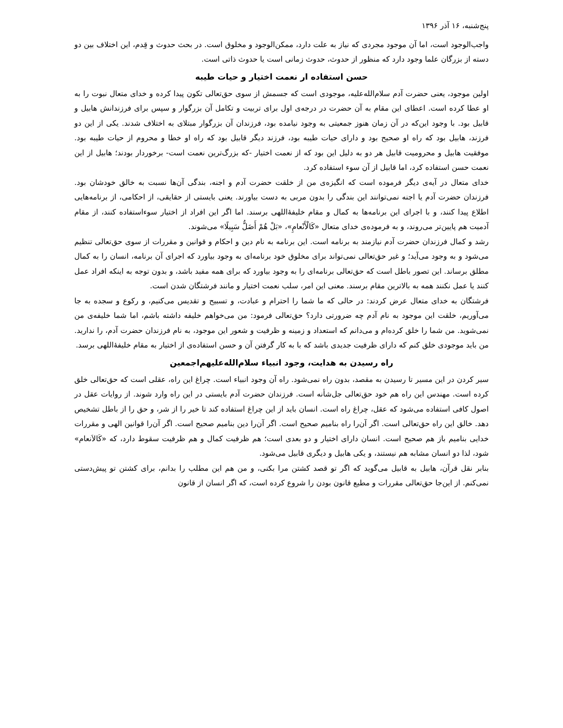پنج‌شنبه، ۱۶ آذر ۱۳۹۶
واجب‌الوجود است، اما آن موجود مجردی که نیاز به علت دارد، ممکن‌الوجود و مخلوق است. در بحث حدوث و قِدم، این اختلاف بین دو دسته از بزرگان علما وجود دارد که منظور از حدوث، حدوث زمانی است یا حدوث ذاتی است.
حسن استفاده ار نعمت اختیار و حیات طیبه
اولین موجود، یعنی حضرت آدم سلام‌الله‌علیه، موجودی است که جسمش از سوی حق‌تعالی تکون پیدا کرده و خدای متعال نبوت را به او عطا کرده است. اعطای این مقام به آن حضرت در درجه‌ی اول برای تربیت و تکامل آن بزرگوار و سپس برای فرزندانش هابیل و قابیل بود. با وجود این‌که در آن زمان هنوز جمعیتی به وجود نیامده بود، فرزندان آن بزرگوار مبتلای به اختلاف شدند. یکی از این دو فرزند، هابیل بود که راه او صحیح بود و دارای حیات طیبه بود، فرزند دیگر قابیل بود که راه او خطا و محروم از حیات طیبه بود. موفقیت هابیل و محرومیت قابیل هر دو به دلیل این بود که از نعمت اختیار -که بزرگ‌ترین نعمت است- برخوردار بودند؛ هابیل از این نعمت حسن استفاده کرد، اما قابیل از آن سوء استفاده کرد.
خدای متعال در آیه‌ی دیگر فرموده است که انگیزه‌ی من از خلقت حضرت آدم و اجنه، بندگی آن‌ها نسبت به خالق خودشان بود. فرزندان حضرت آدم یا اجنه نمی‌توانند این بندگی را بدون مربی به دست بیاورند. یعنی بایستی از حقایقی، از احکامی، از برنامه‌هایی اطلاع پیدا کنند، و با اجرای این برنامه‌ها به کمال و مقام خلیفهٔ‌اللهی برسند. اما اگر این افراد از اختیار سوءاستفاده کنند، از مقام آدمیت هم پایین‌تر می‌روند، و به فرموده‌ی خدای متعال «کَالْأَنْعامِ»، «بَلْ هُمْ أَضَلُّ سَبِیلًا» می‌شوند.
رشد و کمال فرزندان حضرت آدم نیازمند به برنامه است. این برنامه به نام دین و احکام و قوانین و مقررات از سوی حق‌تعالی تنظیم می‌شود و به وجود می‌آید؛ و غیر حق‌تعالی نمی‌تواند برای مخلوق خود برنامه‌ای به وجود بیاورد که اجرای آن برنامه، انسان را به کمال مطلق برساند. این تصور باطل است که حق‌تعالی برنامه‌ای را به وجود بیاورد که برای همه مفید باشد، و بدون توجه به اینکه افراد عمل کنند یا عمل نکنند همه به بالاترین مقام برسند. معنی این امر، سلب نعمت اختیار و مانند فرشتگان شدن است.
فرشتگان به خدای متعال عرض کردند: در حالی که ما شما را احترام و عبادت، و تسبیح و تقدیس می‌کنیم، و رکوع و سجده به جا می‌آوریم، خلقت این موجود به نام آدم چه ضرورتی دارد؟ حق‌تعالی فرمود: من می‌خواهم خلیفه داشته باشم، اما شما خلیفه‌ی من نمی‌شوید. من شما را خلق کرده‌ام و می‌دانم که استعداد و زمینه و ظرفیت و شعور این موجود، به نام فرزندان حضرت آدم، را ندارید. من باید موجودی خلق کنم که دارای ظرفیت جدیدی باشد که با به کار گرفتن آن و حسن استفاده‌ی از اختیار به مقام خلیفهٔ‌اللهی برسد.
راه رسیدن به هدایت، وجود انبیاء سلام‌الله‌علیهم‌اجمعین
سیر کردن در این مسیر تا رسیدن به مقصد، بدون راه نمی‌شود. راه آن وجود انبیاء است. چراغ این راه، عقلی است که حق‌تعالی خلق کرده است. مهندس این راه هم خود حق‌تعالی جل‌شأنه است. فرزندان حضرت آدم بایستی در این راه وارد شوند. از روایات عقل در اصول کافی استفاده می‌شود که عقل، چراغ راه است. انسان باید از این چراغ استفاده کند تا خیر را از شر، و حق را از باطل تشخیص دهد. خالق این راه حق‌تعالی است. اگر آن‌را راه بنامیم صحیح است. اگر آن‌را دین بنامیم صحیح است. اگر آن‌را قوانین الهی و مقررات خدایی بنامیم باز هم صحیح است. انسان دارای اختیار و دو بعدی است؛ هم ظرفیت کمال و هم ظرفیت سقوط دارد، که «کَالاَنعام» شود، لذا دو انسان مشابه هم نیستند، و یکی هابیل و دیگری قابیل می‌شود.
بنابر نقل قرآن، هابیل به قابیل می‌گوید که اگر تو قصد کشتن مرا بکنی، و من هم این مطلب را بدانم، برای کشتن تو پیش‌دستی نمی‌کنم. از این‌جا حق‌تعالی مقررات و مطیع قانون بودن را شروع کرده است، که اگر انسان از قانون